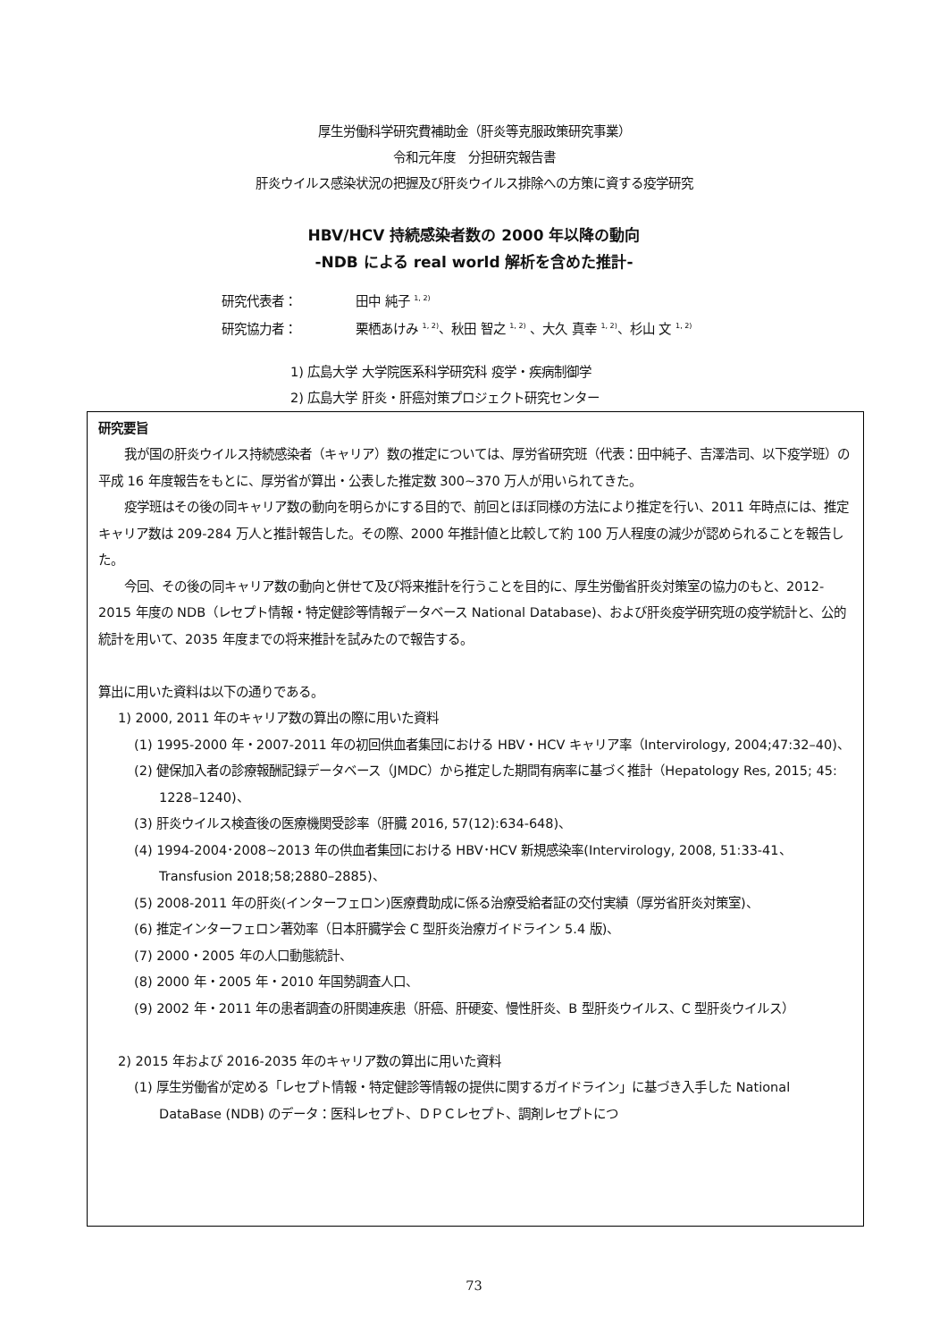厚生労働科学研究費補助金（肝炎等克服政策研究事業）
令和元年度　分担研究報告書
肝炎ウイルス感染状況の把握及び肝炎ウイルス排除への方策に資する疫学研究
HBV/HCV 持続感染者数の 2000 年以降の動向
-NDB による real world 解析を含めた推計-
研究代表者： 田中 純子 <sup>1, 2)</sup>
研究協力者： 栗栖あけみ <sup>1, 2)</sup>、秋田 智之 <sup>1, 2)</sup> 、大久 真幸 <sup>1, 2)</sup>、杉山 文 <sup>1, 2)</sup>
1) 広島大学 大学院医系科学研究科 疫学・疾病制御学
2) 広島大学 肝炎・肝癌対策プロジェクト研究センター
研究要旨
我が国の肝炎ウイルス持続感染者（キャリア）数の推定については、厚労省研究班（代表：田中純子、吉澤浩司、以下疫学班）の平成 16 年度報告をもとに、厚労省が算出・公表した推定数 300~370 万人が用いられてきた。
疫学班はその後の同キャリア数の動向を明らかにする目的で、前回とほぼ同様の方法により推定を行い、2011 年時点には、推定キャリア数は 209-284 万人と推計報告した。その際、2000 年推計値と比較して約 100 万人程度の減少が認められることを報告した。
今回、その後の同キャリア数の動向と併せて及び将来推計を行うことを目的に、厚生労働省肝炎対策室の協力のもと、2012-2015 年度の NDB（レセプト情報・特定健診等情報データベース National Database)、および肝炎疫学研究班の疫学統計と、公的統計を用いて、2035 年度までの将来推計を試みたので報告する。
算出に用いた資料は以下の通りである。
1) 2000, 2011 年のキャリア数の算出の際に用いた資料
(1) 1995-2000 年・2007-2011 年の初回供血者集団における HBV・HCV キャリア率（Intervirology, 2004;47:32–40)、
(2) 健保加入者の診療報酬記録データベース（JMDC）から推定した期間有病率に基づく推計（Hepatology Res, 2015; 45: 1228–1240)、
(3) 肝炎ウイルス検査後の医療機関受診率（肝臓 2016, 57(12):634-648)、
(4) 1994-2004･2008~2013 年の供血者集団における HBV･HCV 新規感染率(Intervirology, 2008, 51:33-41、Transfusion 2018;58;2880–2885)、
(5) 2008-2011 年の肝炎(インターフェロン)医療費助成に係る治療受給者証の交付実績（厚労省肝炎対策室)、
(6) 推定インターフェロン著効率（日本肝臓学会 C 型肝炎治療ガイドライン 5.4 版)、
(7) 2000・2005 年の人口動態統計、
(8) 2000 年・2005 年・2010 年国勢調査人口、
(9) 2002 年・2011 年の患者調査の肝関連疾患（肝癌、肝硬変、慢性肝炎、B 型肝炎ウイルス、C 型肝炎ウイルス）
2) 2015 年および 2016-2035 年のキャリア数の算出に用いた資料
(1) 厚生労働省が定める「レセプト情報・特定健診等情報の提供に関するガイドライン」に基づき入手した National DataBase (NDB) のデータ：医科レセプト、ＤＰＣレセプト、調剤レセプトにつ
73